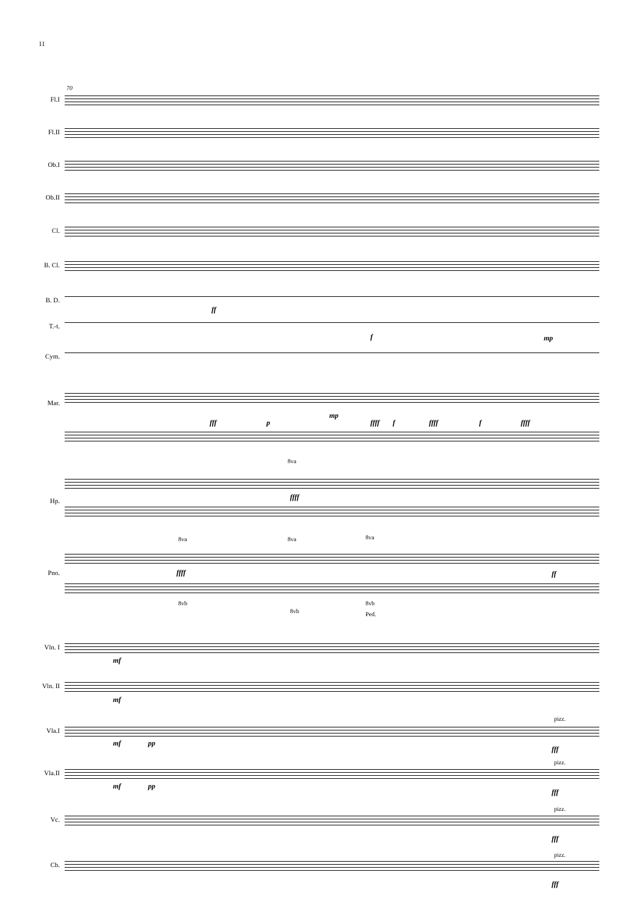11
70
Fl.I
Fl.II
Ob.I
Ob.II
Cl.
B. Cl.
B. D.
ff
T.-t.
f mp
Cym.
Mar.
fff p
mp
ffff f ffff f ffff
Hp.
8va
ffff
Pno.
8va 8va 8va
ffff ff
8vb
8vb
8vb
Ped.
Vln. I
mf
Vln. II
mf
pizz.
Vla.I
mf pp
fff
pizz.
Vla.II
mf pp
fff
pizz.
Vc.
fff
pizz.
Cb.
fff